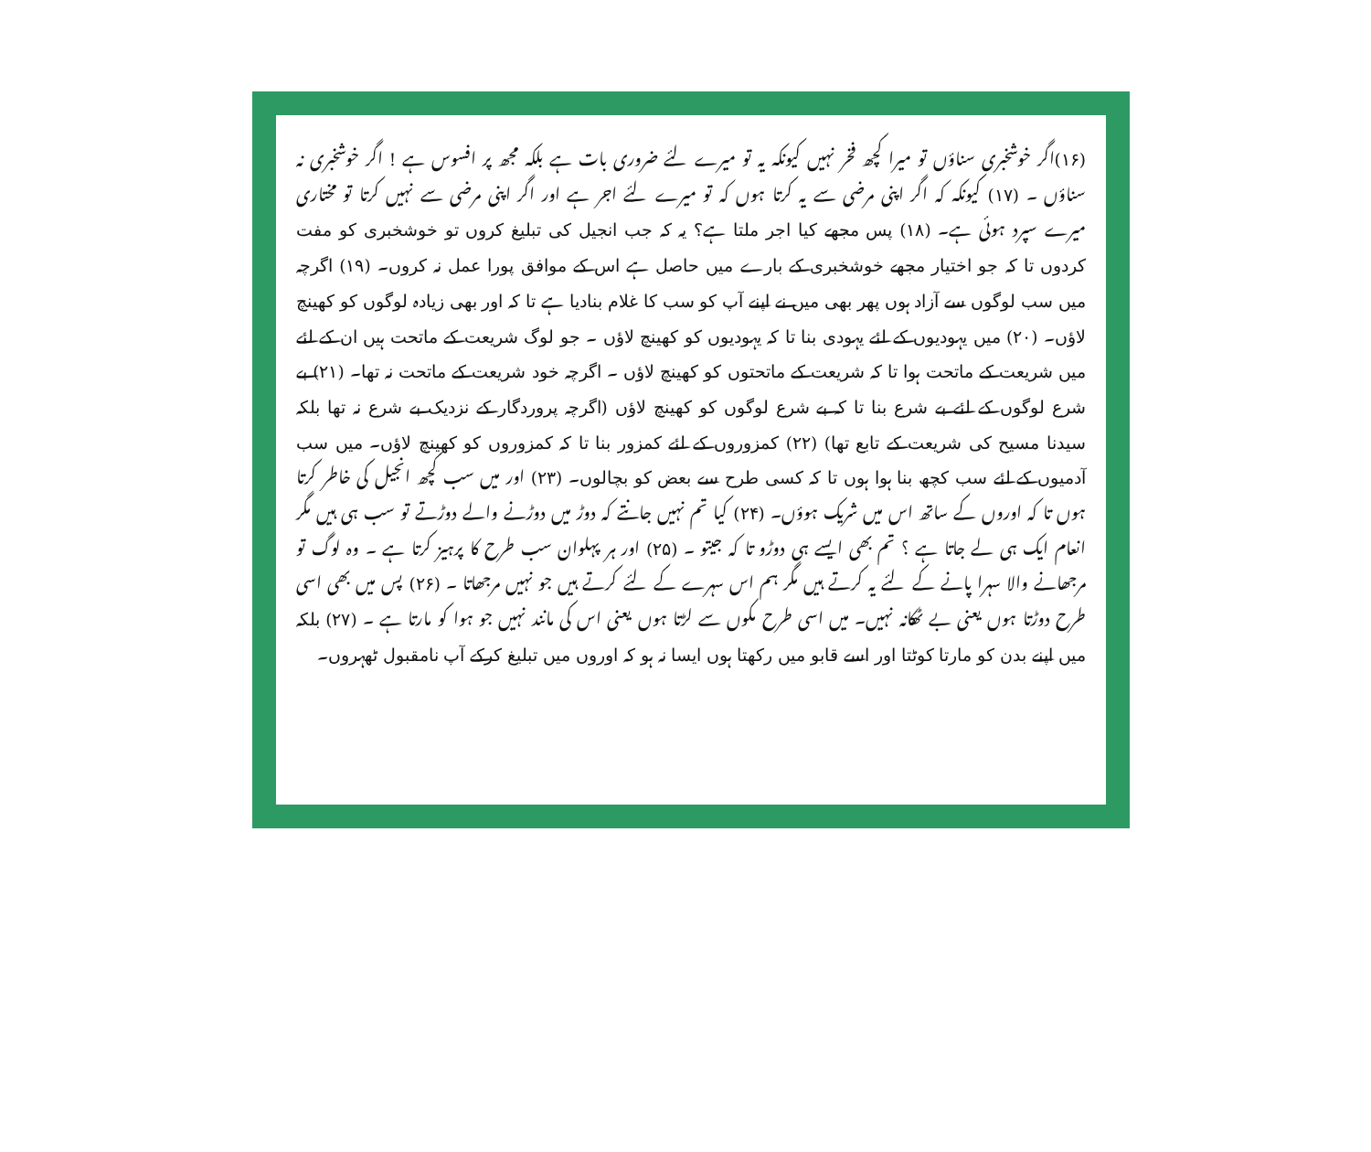(۱۶)اگر خوشخبری سناؤں تو میرا کچھ فخر نہیں کیونکہ یہ تو میرے لئے ضروری بات ہے بلکہ مجھ پر افسوس ہے ! اگر خوشخبری نہ سناؤں ۔ (۱۷) کیونکہ کہ اگر اپنی مرضی سے یہ کرتا ہوں کہ تو میرے لئے اجر ہے اور اگر اپنی مرضی سے نہیں کرتا تو مختاری میرے سپرد ہوئی ہے۔ (۱۸) پس مجھے کیا اجر ملتا ہے؟ یہ کہ جب انجیل کی تبلیغ کروں تو خوشخبری کو مفت کردوں تا کہ جو اختیار مجھے خوشخبری کے بارے میں حاصل ہے اس کے موافق پورا عمل نہ کروں۔ (۱۹) اگرچہ میں سب لوگوں سے آزاد ہوں پھر بھی میں نے اپنے آپ کو سب کا غلام بنادیا ہے تا کہ اور بھی زیادہ لوگوں کو کھینچ لاؤں۔ (۲۰) میں یہودیوں کے لئے یہودی بنا تا کہ یہودیوں کو کھینچ لاؤں ۔ جو لوگ شریعت کے ماتحت ہیں ان کے لئے میں شریعت کے ماتحت ہوا تا کہ شریعت کے ماتحتوں کو کھینچ لاؤں ۔ اگرچہ خود شریعت کے ماتحت نہ تھا۔ (۲۱) بے شرع لوگوں کے لئے بے شرع بنا تا کہ بے شرع لوگوں کو کھینچ لاؤں (اگرچہ پروردگار کے نزدیک بے شرع نہ تھا بلکہ سیدنا مسیح کی شریعت کے تابع تھا) (۲۲) کمزوروں کے لئے کمزور بنا تا کہ کمزوروں کو کھینچ لاؤں۔ میں سب آدمیوں کے لئے سب کچھ بنا ہوا ہوں تا کہ کسی طرح سے بعض کو بچالوں۔ (۲۳) اور میں سب کچھ انجیل کی خاطر کرتا ہوں تا کہ اوروں کے ساتھ اس میں شریک ہوؤں۔ (۲۴) کیا تم نہیں جانتے کہ دوڑ میں دوڑنے والے دوڑتے تو سب ہی ہیں مگر انعام ایک ہی لے جاتا ہے ؟ تم بھی ایسے ہی دوڑو تا کہ جیتو ۔ (۲۵) اور ہر پہلوان سب طرح کا پرہیز کرتا ہے ۔ وہ لوگ تو مرجھانے والا سہرا پانے کے لئے یہ کرتے ہیں مگر ہم اس سہرے کے لئے کرتے ہیں جو نہیں مرجھاتا ۔ (۲۶) پس میں بھی اسی طرح دوڑتا ہوں یعنی بے ٹھکانہ نہیں۔ میں اسی طرح مکوں سے لڑتا ہوں یعنی اس کی مانند نہیں جو ہوا کو مارتا ہے ۔ (۲۷) بلکہ میں اپنے بدن کو مارتا کوٹتا اور اسے قابو میں رکھتا ہوں ایسا نہ ہو کہ اوروں میں تبلیغ کرکے آپ نامقبول ٹھہروں۔